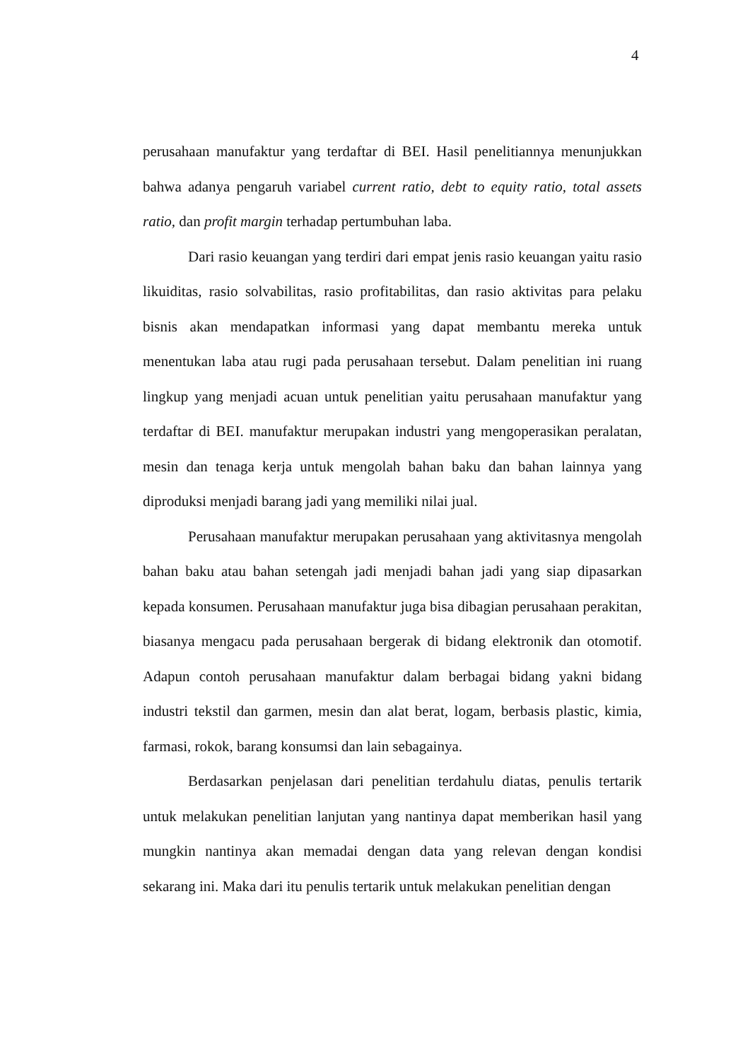4
perusahaan manufaktur yang terdaftar di BEI. Hasil penelitiannya menunjukkan bahwa adanya pengaruh variabel current ratio, debt to equity ratio, total assets ratio, dan profit margin terhadap pertumbuhan laba.
Dari rasio keuangan yang terdiri dari empat jenis rasio keuangan yaitu rasio likuiditas, rasio solvabilitas, rasio profitabilitas, dan rasio aktivitas para pelaku bisnis akan mendapatkan informasi yang dapat membantu mereka untuk menentukan laba atau rugi pada perusahaan tersebut. Dalam penelitian ini ruang lingkup yang menjadi acuan untuk penelitian yaitu perusahaan manufaktur yang terdaftar di BEI. manufaktur merupakan industri yang mengoperasikan peralatan, mesin dan tenaga kerja untuk mengolah bahan baku dan bahan lainnya yang diproduksi menjadi barang jadi yang memiliki nilai jual.
Perusahaan manufaktur merupakan perusahaan yang aktivitasnya mengolah bahan baku atau bahan setengah jadi menjadi bahan jadi yang siap dipasarkan kepada konsumen. Perusahaan manufaktur juga bisa dibagian perusahaan perakitan, biasanya mengacu pada perusahaan bergerak di bidang elektronik dan otomotif. Adapun contoh perusahaan manufaktur dalam berbagai bidang yakni bidang industri tekstil dan garmen, mesin dan alat berat, logam, berbasis plastic, kimia, farmasi, rokok, barang konsumsi dan lain sebagainya.
Berdasarkan penjelasan dari penelitian terdahulu diatas, penulis tertarik untuk melakukan penelitian lanjutan yang nantinya dapat memberikan hasil yang mungkin nantinya akan memadai dengan data yang relevan dengan kondisi sekarang ini. Maka dari itu penulis tertarik untuk melakukan penelitian dengan